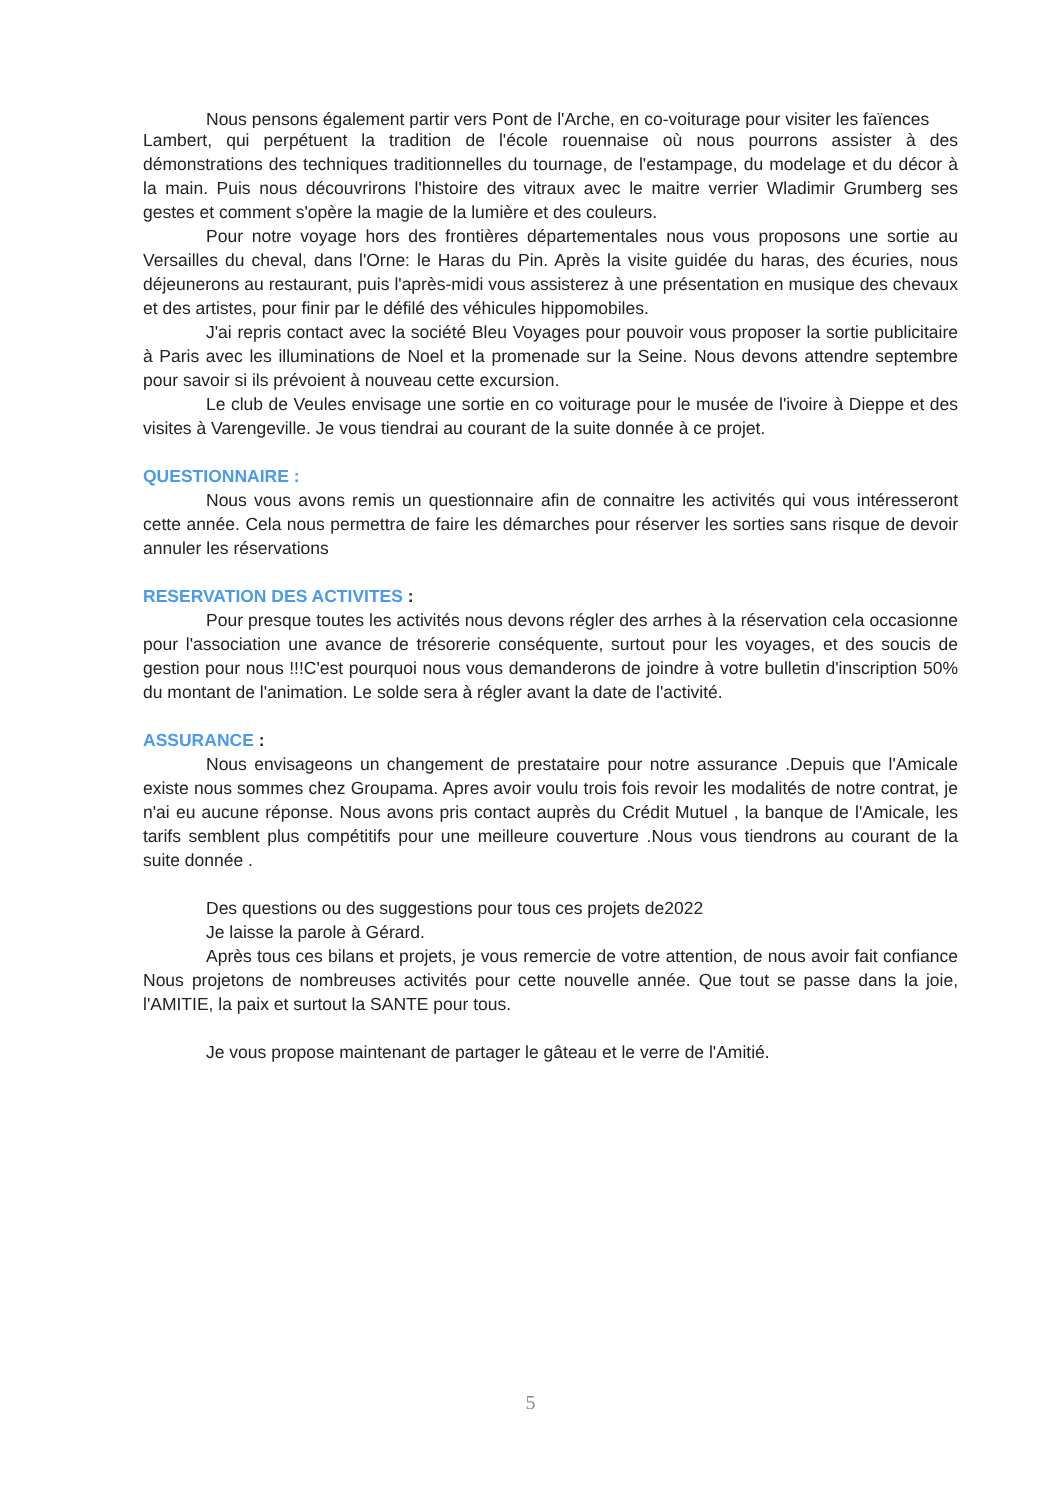Nous pensons également partir vers Pont de l'Arche, en co-voiturage pour visiter les faïences
Lambert, qui perpétuent la tradition de l'école rouennaise où nous pourrons assister à des démonstrations des techniques traditionnelles du tournage, de l'estampage, du modelage et du décor à la main. Puis nous découvrirons l'histoire des vitraux avec le maitre verrier Wladimir Grumberg ses gestes et comment s'opère la magie de la lumière et des couleurs.
Pour notre voyage hors des frontières départementales nous vous proposons une sortie au Versailles du cheval, dans l'Orne: le Haras du Pin. Après la visite guidée du haras, des écuries, nous déjeunerons au restaurant, puis l'après-midi vous assisterez à une présentation en musique des chevaux et des artistes, pour finir par le défilé des véhicules hippomobiles.
J'ai repris contact avec la société Bleu Voyages pour pouvoir vous proposer la sortie publicitaire à Paris avec les illuminations de Noel et la promenade sur la Seine. Nous devons attendre septembre pour savoir si ils prévoient à nouveau cette excursion.
Le club de Veules envisage une sortie en co voiturage pour le musée de l'ivoire à Dieppe et des visites à Varengeville. Je vous tiendrai au courant de la suite donnée à ce projet.
QUESTIONNAIRE :
Nous vous avons remis un questionnaire afin de connaitre les activités qui vous intéresseront cette année. Cela nous permettra de faire les démarches pour réserver les sorties sans risque de devoir annuler les réservations
RESERVATION DES ACTIVITES :
Pour presque toutes les activités nous devons régler des arrhes à la réservation cela occasionne pour l'association une avance de trésorerie conséquente, surtout pour les voyages, et des soucis de gestion pour nous !!!C'est pourquoi nous vous demanderons de joindre à votre bulletin d'inscription 50% du montant de l'animation. Le solde sera à régler avant la date de l'activité.
ASSURANCE :
Nous envisageons un changement de prestataire pour notre assurance .Depuis que l'Amicale existe nous sommes chez Groupama. Apres avoir voulu trois fois revoir les modalités de notre contrat, je n'ai eu aucune réponse. Nous avons pris contact auprès du Crédit Mutuel , la banque de l'Amicale, les tarifs semblent plus compétitifs pour une meilleure couverture .Nous vous tiendrons au courant de la suite donnée .
Des questions ou des suggestions pour tous ces projets de2022
Je laisse la parole à Gérard.
Après tous ces bilans et projets, je vous remercie de votre attention, de nous avoir fait confiance Nous projetons de nombreuses activités pour cette nouvelle année. Que tout se passe dans la joie, l'AMITIE, la paix et surtout la SANTE pour tous.
Je vous propose maintenant de partager le gâteau et le verre de l'Amitié.
5